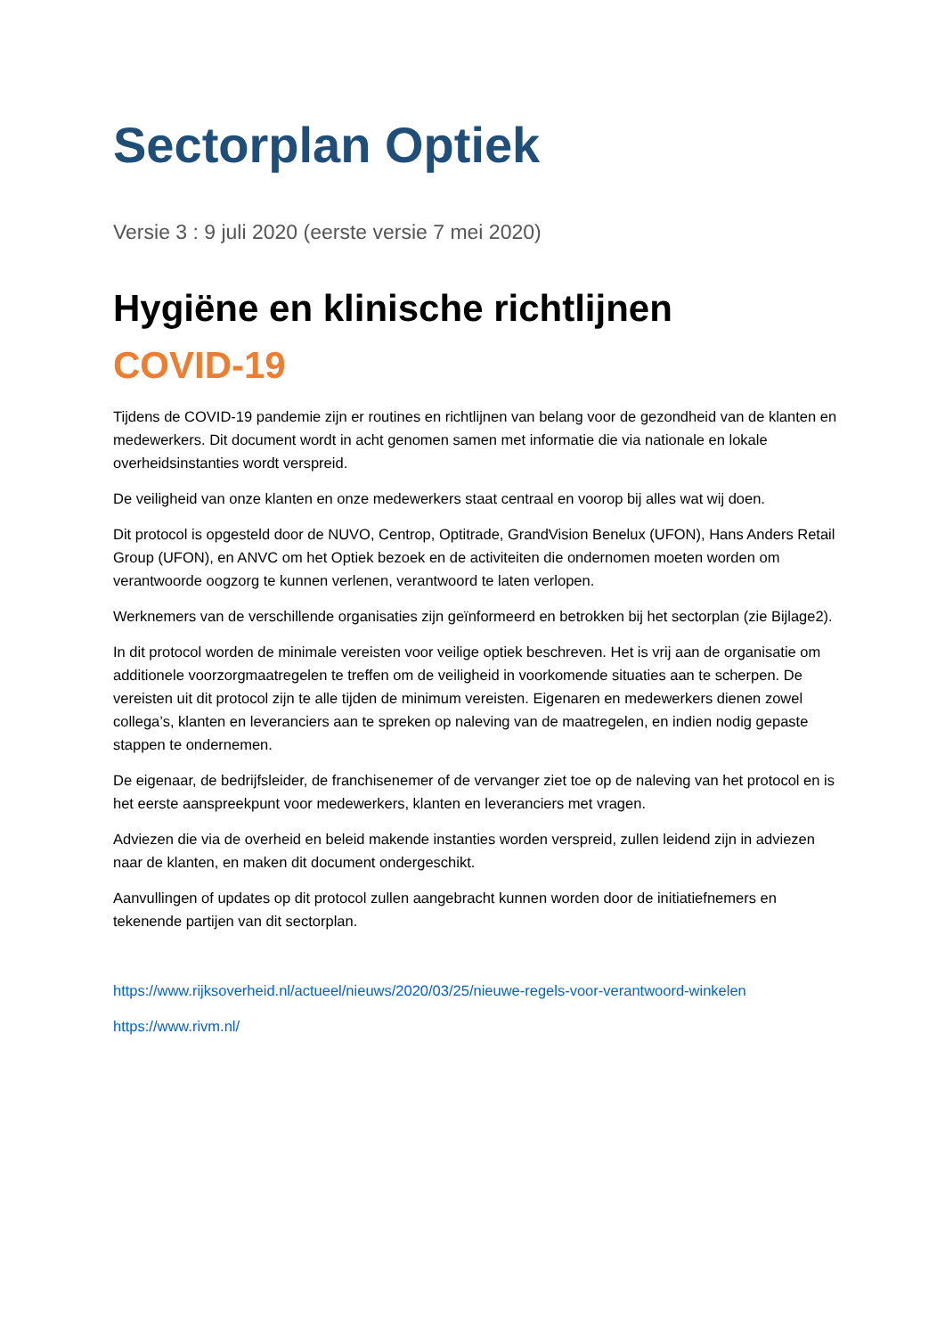Sectorplan Optiek
Versie 3 : 9 juli 2020 (eerste versie 7 mei 2020)
Hygiëne en klinische richtlijnen
COVID-19
Tijdens de COVID-19 pandemie zijn er routines en richtlijnen van belang voor de gezondheid van de klanten en medewerkers. Dit document wordt in acht genomen samen met informatie die via nationale en lokale overheidsinstanties wordt verspreid.
De veiligheid van onze klanten en onze medewerkers staat centraal en voorop bij alles wat wij doen.
Dit protocol is opgesteld door de NUVO, Centrop, Optitrade, GrandVision Benelux (UFON), Hans Anders Retail Group (UFON), en ANVC om het Optiek bezoek en de activiteiten die ondernomen moeten worden om verantwoorde oogzorg te kunnen verlenen, verantwoord te laten verlopen.
Werknemers van de verschillende organisaties zijn geïnformeerd en betrokken bij het sectorplan (zie Bijlage2).
In dit protocol worden de minimale vereisten voor veilige optiek beschreven. Het is vrij aan de organisatie om additionele voorzorgmaatregelen te treffen om de veiligheid in voorkomende situaties aan te scherpen. De vereisten uit dit protocol zijn te alle tijden de minimum vereisten. Eigenaren en medewerkers dienen zowel collega’s, klanten en leveranciers aan te spreken op naleving van de maatregelen, en indien nodig gepaste stappen te ondernemen.
De eigenaar, de bedrijfsleider, de franchisenemer of de vervanger ziet toe op de naleving van het protocol en is het eerste aanspreekpunt voor medewerkers, klanten en leveranciers met vragen.
Adviezen die via de overheid en beleid makende instanties worden verspreid, zullen leidend zijn in adviezen naar de klanten, en maken dit document ondergeschikt.
Aanvullingen of updates op dit protocol zullen aangebracht kunnen worden door de initiatiefnemers en tekenende partijen van dit sectorplan.
https://www.rijksoverheid.nl/actueel/nieuws/2020/03/25/nieuwe-regels-voor-verantwoord-winkelen
https://www.rivm.nl/